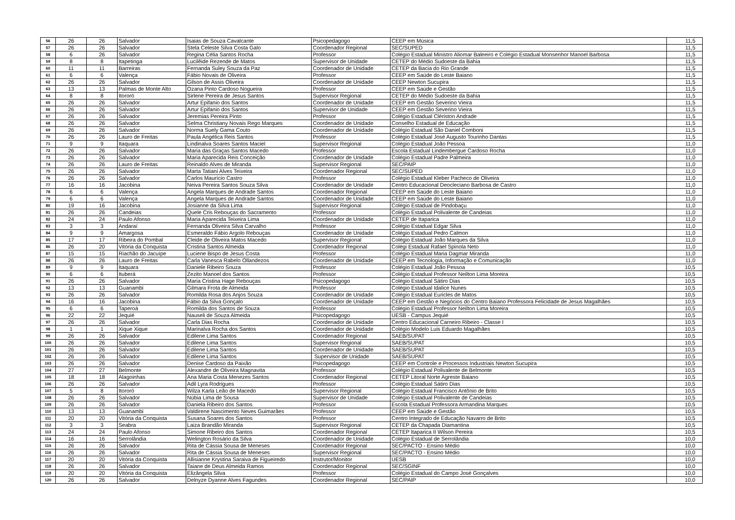| 56 | 26 | 26 | Salvador | Isaias de Souza Cavalcante | Psicopedagogo | CEEP em Música | 11,5 |
| 57 | 26 | 26 | Salvador | Stela Celeste Silva Costa Galo | Coordenador Regional | SEC/SUPED | 11,5 |
| 58 | 6 | 26 | Salvador | Regina Célia Santos Rocha | Professor | Colégio Estadual Ministro Aliomar Baleeiro e Colégio Estadual Monsenhor Manoel Barbosa | 11,5 |
| 59 | 8 | 8 | Itapetinga | Lucilêide Rezende de Matos | Supervisor de Unidade | CETEP do Médio Sudoeste da Bahia | 11,5 |
| 60 | 11 | 11 | Barreiras | Fernanda Suley Souza da Paz | Coordenador de Unidade | CETEP da Bacia do Rio Grande | 11,5 |
| 61 | 6 | 6 | Valença | Fábio Novais de Oliveira | Professor | CEEP em Saúde do Leste Baiano | 11,5 |
| 62 | 26 | 26 | Salvador | Gilson de Assis Oliveira | Coordenador de Unidade | CEEP Newton Sucupira | 11,5 |
| 63 | 13 | 13 | Palmas de Monte Alto | Ozana Pinto Cardoso Nogueira | Professor | CEEP em Saúde e Gestão | 11,5 |
| 64 | 8 | 8 | Itororó | Sirlene Pereira de Jesus Santos | Supervisor Regional | CETEP do Médio Sudoeste da Bahia | 11,5 |
| 65 | 26 | 26 | Salvador | Artur Epifanio dos Santos | Coordenador de Unidade | CEEP em Gestão Severino Vieira | 11,5 |
| 66 | 26 | 26 | Salvador | Artur Epifanio dos Santos | Supervisor de Unidade | CEEP em Gestão Severino Vieira | 11,5 |
| 67 | 26 | 26 | Salvador | Jeremias Pereira Pinto | Professor | Colégio Estadual Clériston Andrade | 11,5 |
| 68 | 26 | 26 | Salvador | Selma Christiany Novais Rego Marques | Coordenador de Unidade | Conselho Estadual de Educação | 11,5 |
| 69 | 26 | 26 | Salvador | Norma Suely Gama Couto | Coordenador de Unidade | Colégio Estadual São Daniel Comboni | 11,5 |
| 70 | 26 | 26 | Lauro de Freitas | Paula Angélica Reis Santos | Professor | Colégio Estadual José Augusto Tourinho Dantas | 11,5 |
| 71 | 9 | 9 | Itaquara | Lindinalva Soares Santos Maciel | Supervisor Regional | Colégio Estadual João Pessoa | 11,0 |
| 72 | 26 | 26 | Salvador | Maria das Graças Santos Macedo | Professor | Escola Estadual Lindembergue Cardoso Rocha | 11,0 |
| 73 | 26 | 26 | Salvador | Maria Aparecida Reis Conceição | Coordenador de Unidade | Colégio Estadual Padre Palmeira | 11,0 |
| 74 | 26 | 26 | Lauro de Freitas | Reinaldo Alves de Miranda | Supervisor Regional | SEC/PAIP | 11,0 |
| 75 | 26 | 26 | Salvador | Marta Tatiani Alves Teixeira | Coordenador Regional | SEC/SUPED | 11,0 |
| 76 | 26 | 26 | Salvador | Carlos Maurício Castro | Professor | Colégio Estadual Kleber Pacheco de Oliveira | 11,0 |
| 77 | 16 | 16 | Jacobina | Neiva Pereira Santos Souza Silva | Coordenador de Unidade | Centro Educacional Deocleciano Barbosa de Castro | 11,0 |
| 78 | 6 | 6 | Valença | Angela Marques de Andrade Santos | Coordenador Regional | CEEP em Saúde do Leste Baiano | 11,0 |
| 79 | 6 | 6 | Valença | Angela Marques de Andrade Santos | Coordenador de Unidade | CEEP em Saúde do Leste Baiano | 11,0 |
| 80 | 19 | 16 | Jacobina | Josianne da Silva Lima | Supervisor Regional | Colégio Estadual de Pindobaçu | 11,0 |
| 81 | 26 | 26 | Candeias | Quele Cris Rebouças do Sacramento | Professor | Colégio Estadual Polivalente de Candeias | 11,0 |
| 82 | 24 | 24 | Paulo Afonso | Maria Aparecida Teixeira Lima | Coordenador de Unidade | CETEP de Itaparica | 11,0 |
| 83 | 3 | 3 | Andaraí | Fernanda Oliveira Silva Carvalho | Professor | Colégio Estadual Edgar Silva | 11,0 |
| 84 | 9 | 9 | Amargosa | Esmeraldo Fábio Argolo Rebouças | Coordenador de Unidade | Colégio Estadual Pedro Calmon | 11,0 |
| 85 | 17 | 17 | Ribeira do Pombal | Cleide de Oliveira Matos Macedo | Supervisor Regional | Colégio Estadual João Marques da Silva | 11,0 |
| 86 | 26 | 20 | Vitória da Conquista | Cristina Santos Almeida | Coordenador Regional | Colégi Estadual Rafael Spinola Neto | 11,0 |
| 87 | 15 | 15 | Riachão do Jacuípe | Luciene Bispo de Jesus Costa | Professor | Colégio Estadual Maria Dagmar Miranda | 11,0 |
| 88 | 26 | 26 | Lauro de Freitas | Carla Vanesca Rabelo Ollandezos | Coordenador de Unidade | CEEP em Tecnologia, Informação e Comunicação | 11,0 |
| 89 | 9 | 9 | Itaquara | Daniele Ribeiro Souza | Professor | Colégio Estadual João Pessoa | 10,5 |
| 90 | 6 | 6 | Ituberá | Zezito Manoel dos Santos | Professor | Colégio Estadual Professor Neilton Lima Moreira | 10,5 |
| 91 | 26 | 26 | Salvador | Maria Cristina Hage Rebouças | Psicopedagogo | Colégio Estadual Sátiro Dias | 10,5 |
| 92 | 13 | 13 | Guanambi | Gilmara Frota de Almeida | Professor | Colégio Estadual Idalice Nunes | 10,5 |
| 93 | 26 | 26 | Salvador | Romilda Rosa dos Anjos Souza | Coordenador de Unidade | Colégio Estadual Euricles de Matos | 10,5 |
| 94 | 16 | 16 | Jacobina | Fábio da Silva Gonçalo | Coordenador de Unidade | CEEP em Gestão e Negócios do Centro Baiano Professora Felicidade de Jesus Magalhães | 10,5 |
| 95 | 6 | 6 | Taperoá | Romilda dos Santos de Souza | Professor | Colégio Estadual Professor Neilton Lima Moreira | 10,5 |
| 96 | 22 | 22 | Jequié | Nauseli de Souza Almeida | Psicopedagogo | UESB - Campus Jequié | 10,5 |
| 97 | 26 | 26 | Salvador | Carla Dias Rocha | Coordenador de Unidade | Centro Educacional Carneiro Ribeiro - Classe I | 10,5 |
| 98 | 1 | 1 | Xique Xique | Marinalva Rocha dos Santos | Coordenador de Unidade | Colégio Modelo Luis Eduardo Magalhães | 10,5 |
| 99 | 26 | 26 | Salvador | Edilene Lima Santos | Coordenador Regional | SAEB/SUPAT | 10,5 |
| 100 | 26 | 26 | Salvador | Edilene Lima Santos | Supervisor Regional | SAEB/SUPAT | 10,5 |
| 101 | 26 | 26 | Salvador | Edilene Lima Santos | Coordenador de Unidade | SAEB/SUPAT | 10,5 |
| 102 | 26 | 26 | Salvador | Edilene Lima Santos | Supervisor de Unidade | SAEB/SUPAT | 10,5 |
| 103 | 26 | 26 | Salvador | Denise Cardoso da Paixão | Psicopedagogo | CEEP em Controle e Processos Industriais Newton Sucupira | 10,5 |
| 104 | 27 | 27 | Belmonte | Alexandre de Oliveira Magnavita | Professor | Colégio Estadual Polivalente de Belmonte | 10,5 |
| 105 | 18 | 18 | Alagoinhas | Ana Maria Costa Menezes Santos | Coordenador Regional | CETEP Litoral Norte Agreste Baiano | 10,5 |
| 106 | 26 | 26 | Salvador | Adil Lyra Rodrigues | Professor | Colégio Estadual Sátiro Dias | 10,5 |
| 107 | 5 | 8 | Itororó | Wilza Karla Leão de Macedo | Supervisor Regional | Colégio Estadual Francisco Antônio de Brito | 10,5 |
| 108 | 26 | 26 | Salvador | Núbia Lima de Sousa | Supervisor de Unidade | Colégio Estadual Polivalente de Candeias | 10,5 |
| 109 | 26 | 26 | Salvador | Daniela Ribeiro dos Santos | Professor | Escola Estadual Professora Armandina Marques | 10,5 |
| 110 | 13 | 13 | Guanambi | Valdirene Nascimento Neves Guimarães | Professor | CEEP em Saúde e Gestão | 10,5 |
| 111 | 20 | 20 | Vitória da Conquista | Susana Soares dos Santos | Professor | Centro Integrado de Educação Navarro de Brito | 10,5 |
| 112 | 3 | 3 | Seabra | Laiza Brandão Miranda | Supervisor Regional | CETEP da Chapada Diamantina | 10,5 |
| 113 | 24 | 24 | Paulo Afonso | Simone Ribeiro dos Santos | Coordenador Regional | CETEP Itaparica II Wilson Pereira | 10,5 |
| 114 | 16 | 16 | Serrolândia | Welington Rosário da Silva | Coordenador de Unidade | Colégio Estadual de Serrolândia | 10,0 |
| 115 | 26 | 26 | Salvador | Rita de Cássia Sousa de Meneses | Coordenador Regional | SEC/PACTO - Ensino Médio | 10,0 |
| 116 | 26 | 26 | Salvador | Rita de Cássia Sousa de Meneses | Supervisor Regional | SEC/PACTO - Ensino Médio | 10,0 |
| 117 | 20 | 20 | Vitória da Conquista | Allisianne Krystina Saraiva de Figueiredo | Instrutor/Monitor | UESB | 10,0 |
| 118 | 26 | 26 | Salvador | Taiane de Deus Almeida Ramos | Coordenador Regional | SEC/SGINF | 10,0 |
| 119 | 20 | 20 | Vitória da Conquista | Elizângela Silva | Professor | Colégio Estadual do Campo José Gonçalves | 10,0 |
| 120 | 26 | 26 | Salvador | Delnyze Dyanne Alves Fagundes | Coordenador Regional | SEC/PAIP | 10,0 |